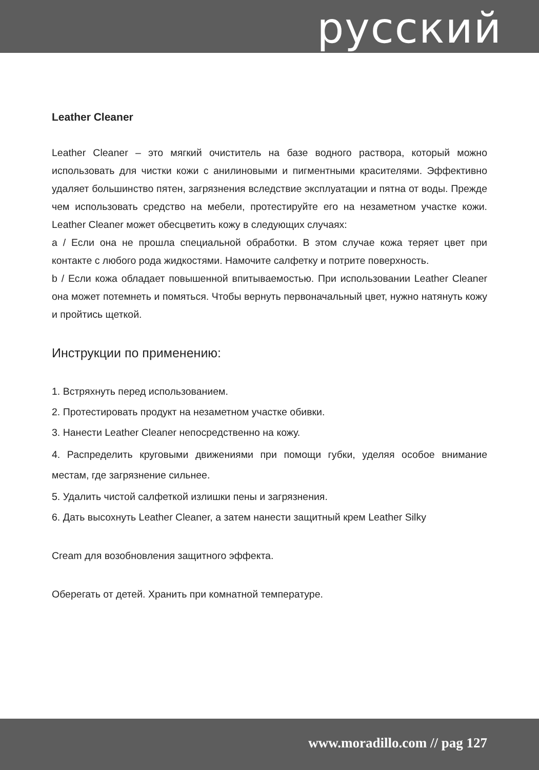русский
Leather Cleaner
Leather Cleaner – это мягкий очиститель на базе водного раствора, который можно использовать для чистки кожи с анилиновыми и пигментными красителями. Эффективно удаляет большинство пятен, загрязнения вследствие эксплуатации и пятна от воды. Прежде чем использовать средство на мебели, протестируйте его на незаметном участке кожи. Leather Cleaner может обесцветить кожу в следующих случаях:
a / Если она не прошла специальной обработки. В этом случае кожа теряет цвет при контакте с любого рода жидкостями. Намочите салфетку и потрите поверхность.
b / Если кожа обладает повышенной впитываемостью. При использовании Leather Cleaner она может потемнеть и помяться. Чтобы вернуть первоначальный цвет, нужно натянуть кожу и пройтись щеткой.
Инструкции по применению:
1. Встряхнуть перед использованием.
2. Протестировать продукт на незаметном участке обивки.
3. Нанести Leather Cleaner непосредственно на кожу.
4. Распределить круговыми движениями при помощи губки, уделяя особое внимание местам, где загрязнение сильнее.
5. Удалить чистой салфеткой излишки пены и загрязнения.
6. Дать высохнуть Leather Cleaner, а затем нанести защитный крем Leather Silky
Cream для возобновления защитного эффекта.
Оберегать от детей. Хранить при комнатной температуре.
www.moradillo.com // pag 127